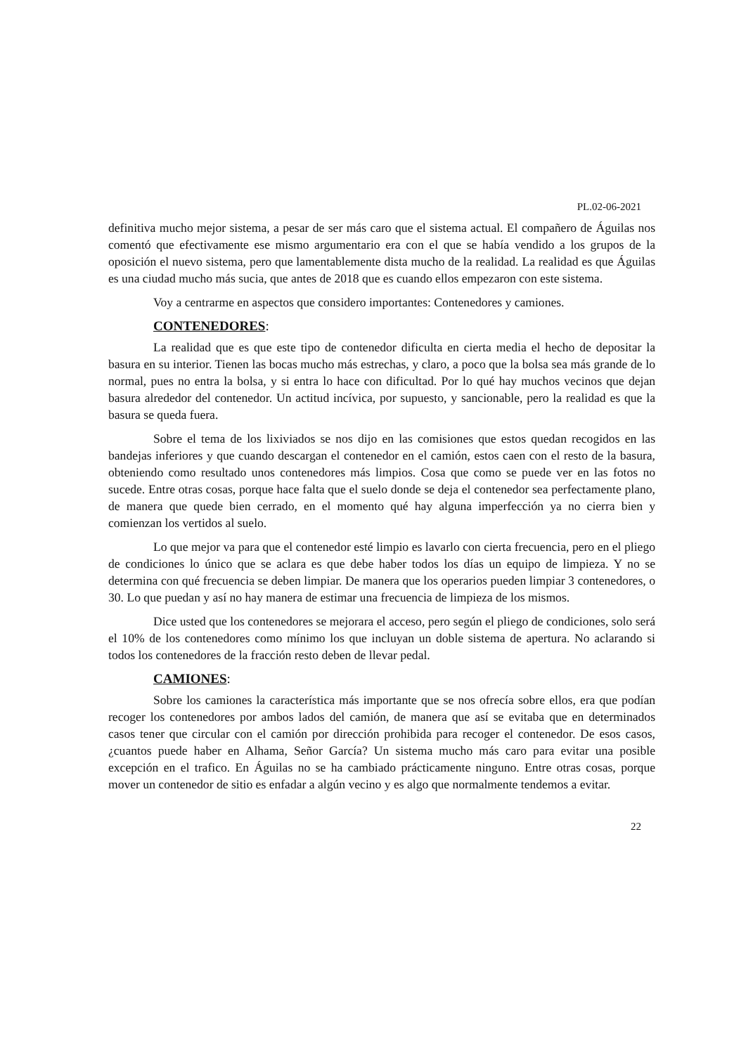PL.02-06-2021
definitiva mucho mejor sistema, a pesar de ser más caro que el sistema actual. El compañero de Águilas nos comentó que efectivamente ese mismo argumentario era con el que se había vendido a los grupos de la oposición el nuevo sistema, pero que lamentablemente dista mucho de la realidad. La realidad es que Águilas es una ciudad mucho más sucia, que antes de 2018 que es cuando ellos empezaron con este sistema.
Voy a centrarme en aspectos que considero importantes: Contenedores y camiones.
CONTENEDORES:
La realidad que es que este tipo de contenedor dificulta en cierta media el hecho de depositar la basura en su interior. Tienen las bocas mucho más estrechas, y claro, a poco que la bolsa sea más grande de lo normal, pues no entra la bolsa, y si entra lo hace con dificultad. Por lo qué hay muchos vecinos que dejan basura alrededor del contenedor. Un actitud incívica, por supuesto, y sancionable, pero la realidad es que la basura se queda fuera.
Sobre el tema de los lixiviados se nos dijo en las comisiones que estos quedan recogidos en las bandejas inferiores y que cuando descargan el contenedor en el camión, estos caen con el resto de la basura, obteniendo como resultado unos contenedores más limpios. Cosa que como se puede ver en las fotos no sucede. Entre otras cosas, porque hace falta que el suelo donde se deja el contenedor sea perfectamente plano, de manera que quede bien cerrado, en el momento qué hay alguna imperfección ya no cierra bien y comienzan los vertidos al suelo.
Lo que mejor va para que el contenedor esté limpio es lavarlo con cierta frecuencia, pero en el pliego de condiciones lo único que se aclara es que debe haber todos los días un equipo de limpieza. Y no se determina con qué frecuencia se deben limpiar. De manera que los operarios pueden limpiar 3 contenedores, o 30. Lo que puedan y así no hay manera de estimar una frecuencia de limpieza de los mismos.
Dice usted que los contenedores se mejorara el acceso, pero según el pliego de condiciones, solo será el 10% de los contenedores como mínimo los que incluyan un doble sistema de apertura. No aclarando si todos los contenedores de la fracción resto deben de llevar pedal.
CAMIONES:
Sobre los camiones la característica más importante que se nos ofrecía sobre ellos, era que podían recoger los contenedores por ambos lados del camión, de manera que así se evitaba que en determinados casos tener que circular con el camión por dirección prohibida para recoger el contenedor. De esos casos, ¿cuantos puede haber en Alhama, Señor García? Un sistema mucho más caro para evitar una posible excepción en el trafico. En Águilas no se ha cambiado prácticamente ninguno. Entre otras cosas, porque mover un contenedor de sitio es enfadar a algún vecino y es algo que normalmente tendemos a evitar.
22